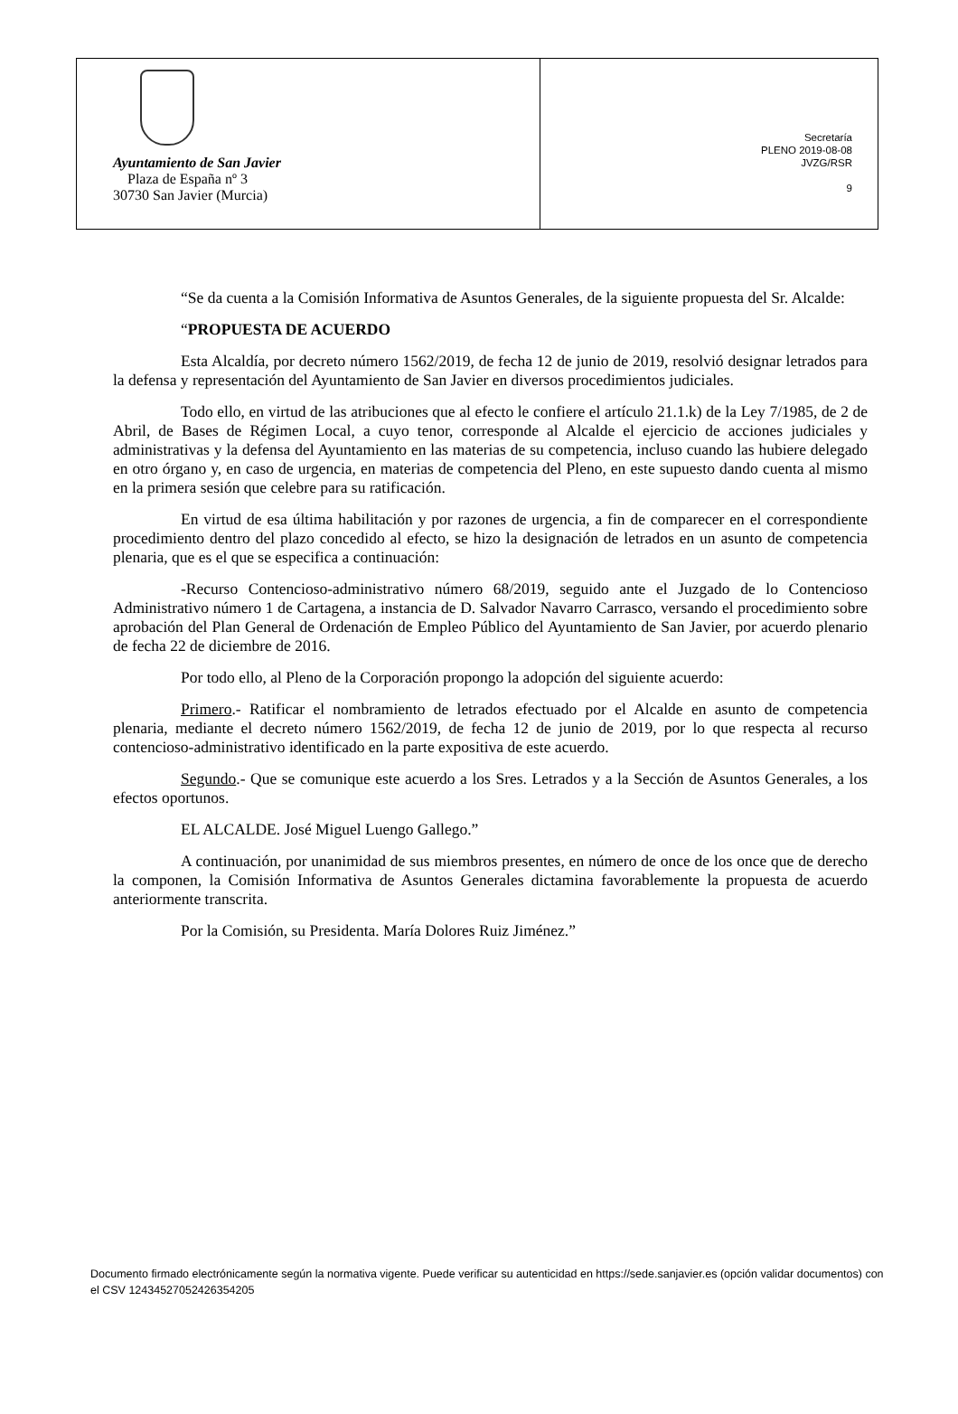Ayuntamiento de San Javier
Plaza de España nº 3
30730 San Javier (Murcia)
Secretaría
PLENO 2019-08-08
JVZG/RSR
9
“Se da cuenta a la Comisión Informativa de Asuntos Generales, de la siguiente propuesta del Sr. Alcalde:
“PROPUESTA DE ACUERDO
Esta Alcaldía, por decreto número 1562/2019, de fecha 12 de junio de 2019, resolvió designar letrados para la defensa y representación del Ayuntamiento de San Javier en diversos procedimientos judiciales.
Todo ello, en virtud de las atribuciones que al efecto le confiere el artículo 21.1.k) de la Ley 7/1985, de 2 de Abril, de Bases de Régimen Local, a cuyo tenor, corresponde al Alcalde el ejercicio de acciones judiciales y administrativas y la defensa del Ayuntamiento en las materias de su competencia, incluso cuando las hubiere delegado en otro órgano y, en caso de urgencia, en materias de competencia del Pleno, en este supuesto dando cuenta al mismo en la primera sesión que celebre para su ratificación.
En virtud de esa última habilitación y por razones de urgencia, a fin de comparecer en el correspondiente procedimiento dentro del plazo concedido al efecto, se hizo la designación de letrados en un asunto de competencia plenaria, que es el que se especifica a continuación:
-Recurso Contencioso-administrativo número 68/2019, seguido ante el Juzgado de lo Contencioso Administrativo número 1 de Cartagena, a instancia de D. Salvador Navarro Carrasco, versando el procedimiento sobre aprobación del Plan General de Ordenación de Empleo Público del Ayuntamiento de San Javier, por acuerdo plenario de fecha 22 de diciembre de 2016.
Por todo ello, al Pleno de la Corporación propongo la adopción del siguiente acuerdo:
Primero.- Ratificar el nombramiento de letrados efectuado por el Alcalde en asunto de competencia plenaria, mediante el decreto número 1562/2019, de fecha 12 de junio de 2019, por lo que respecta al recurso contencioso-administrativo identificado en la parte expositiva de este acuerdo.
Segundo.- Que se comunique este acuerdo a los Sres. Letrados y a la Sección de Asuntos Generales, a los efectos oportunos.
EL ALCALDE. José Miguel Luengo Gallego.”
A continuación, por unanimidad de sus miembros presentes, en número de once de los once que de derecho la componen, la Comisión Informativa de Asuntos Generales dictamina favorablemente la propuesta de acuerdo anteriormente transcrita.
Por la Comisión, su Presidenta. María Dolores Ruiz Jiménez.”
Documento firmado electrónicamente según la normativa vigente. Puede verificar su autenticidad en https://sede.sanjavier.es (opción validar documentos) con el CSV 12434527052426354205